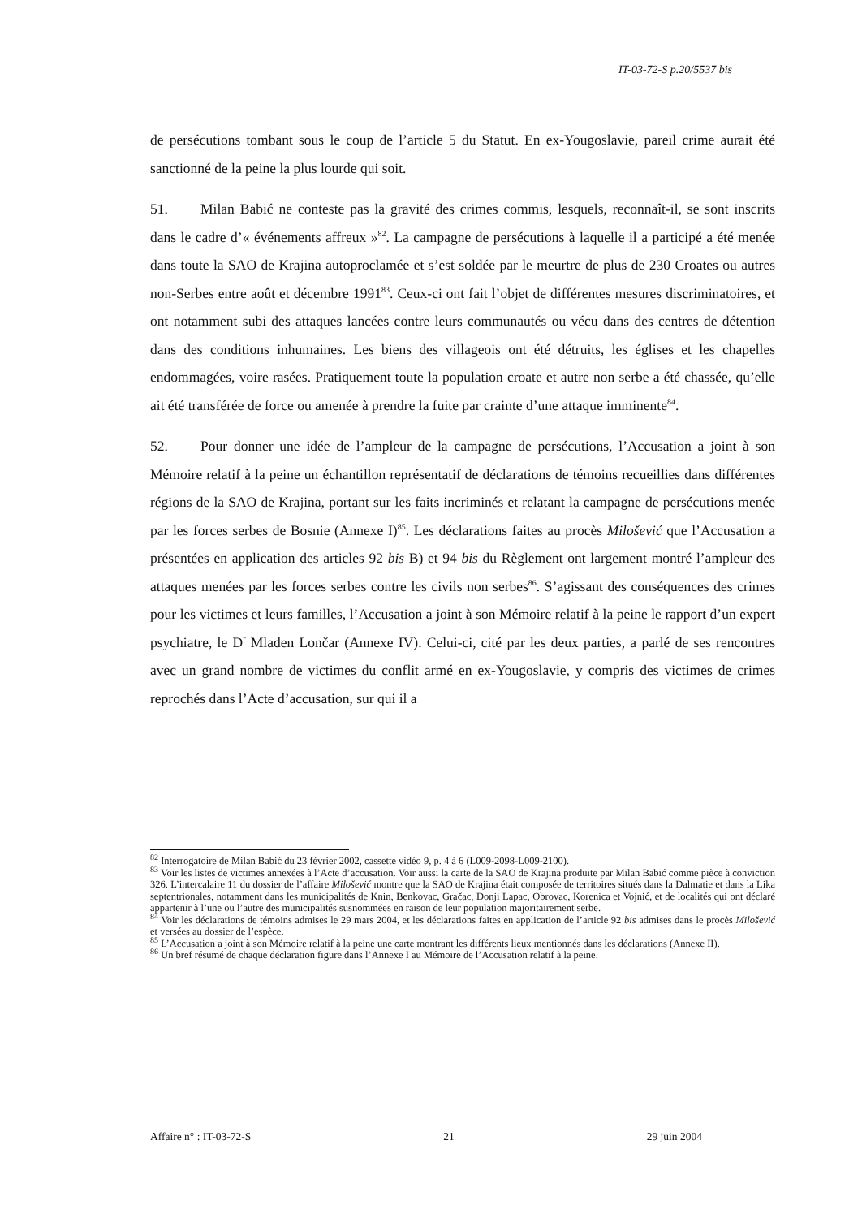IT-03-72-S p.20/5537 bis
de persécutions tombant sous le coup de l’article 5 du Statut. En ex-Yougoslavie, pareil crime aurait été sanctionné de la peine la plus lourde qui soit.
51. Milan Babić ne conteste pas la gravité des crimes commis, lesquels, reconnaît-il, se sont inscrits dans le cadre d’« événements affreux »<sup>82</sup>. La campagne de persécutions à laquelle il a participé a été menée dans toute la SAO de Krajina autoproclamée et s’est soldée par le meurtre de plus de 230 Croates ou autres non-Serbes entre août et décembre 1991<sup>83</sup>. Ceux-ci ont fait l’objet de différentes mesures discriminatoires, et ont notamment subi des attaques lancées contre leurs communautés ou vécu dans des centres de détention dans des conditions inhumaines. Les biens des villageois ont été détruits, les églises et les chapelles endommagées, voire rasées. Pratiquement toute la population croate et autre non serbe a été chassée, qu’elle ait été transférée de force ou amenée à prendre la fuite par crainte d’une attaque imminente<sup>84</sup>.
52. Pour donner une idée de l’ampleur de la campagne de persécutions, l’Accusation a joint à son Mémoire relatif à la peine un échantillon représentatif de déclarations de témoins recueillies dans différentes régions de la SAO de Krajina, portant sur les faits incriminés et relatant la campagne de persécutions menée par les forces serbes de Bosnie (Annexe I)<sup>85</sup>. Les déclarations faites au procès Milošević que l’Accusation a présentées en application des articles 92 bis B) et 94 bis du Règlement ont largement montré l’ampleur des attaques menées par les forces serbes contre les civils non serbes<sup>86</sup>. S’agissant des conséquences des crimes pour les victimes et leurs familles, l’Accusation a joint à son Mémoire relatif à la peine le rapport d’un expert psychiatre, le D<sup>r</sup> Mladen Lončar (Annexe IV). Celui-ci, cité par les deux parties, a parlé de ses rencontres avec un grand nombre de victimes du conflit armé en ex-Yougoslavie, y compris des victimes de crimes reprochés dans l’Acte d’accusation, sur qui il a
<sup>82</sup> Interrogatoire de Milan Babić du 23 février 2002, cassette vidéo 9, p. 4 à 6 (L009-2098-L009-2100).
<sup>83</sup> Voir les listes de victimes annexées à l’Acte d’accusation. Voir aussi la carte de la SAO de Krajina produite par Milan Babić comme pièce à conviction 326. L’intercalaire 11 du dossier de l’affaire Milošević montre que la SAO de Krajina était composée de territoires situés dans la Dalmatie et dans la Lika septentrionales, notamment dans les municipalités de Knin, Benkovac, Gračac, Donji Lapac, Obrovac, Korenica et Vojnić, et de localités qui ont déclaré appartenir à l’une ou l’autre des municipalités susnommées en raison de leur population majoritairement serbe.
<sup>84</sup> Voir les déclarations de témoins admises le 29 mars 2004, et les déclarations faites en application de l’article 92 bis admises dans le procès Milošević et versées au dossier de l’espèce.
<sup>85</sup> L’Accusation a joint à son Mémoire relatif à la peine une carte montrant les différents lieux mentionnés dans les déclarations (Annexe II).
<sup>86</sup> Un bref résumé de chaque déclaration figure dans l’Annexe I au Mémoire de l’Accusation relatif à la peine.
Affaire n° : IT-03-72-S 21 29 juin 2004